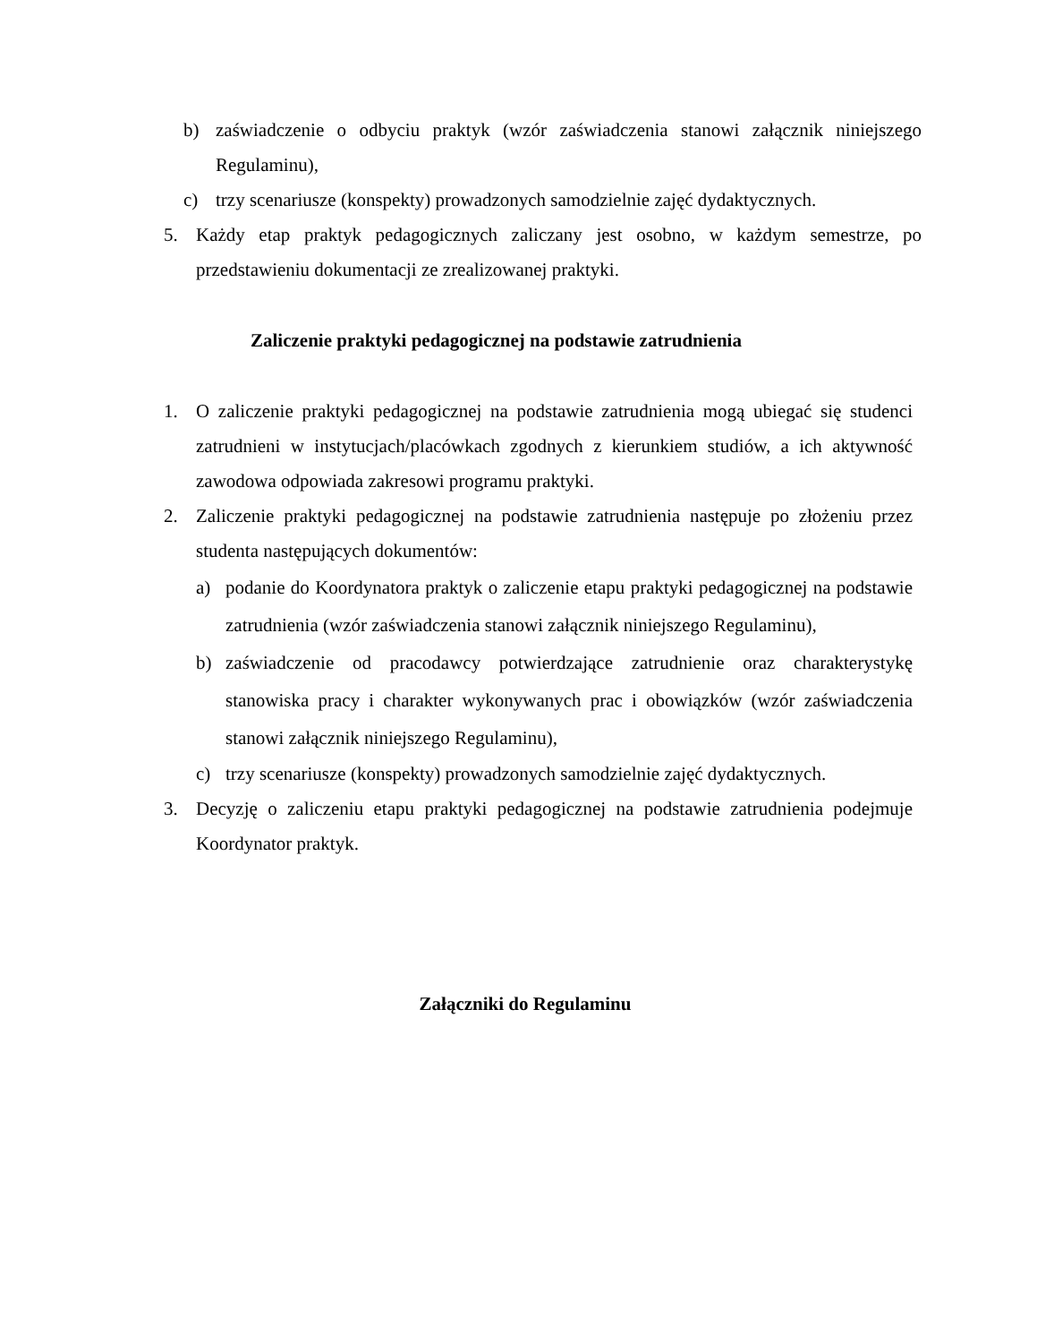b) zaświadczenie o odbyciu praktyk (wzór zaświadczenia stanowi załącznik niniejszego Regulaminu),
c) trzy scenariusze (konspekty) prowadzonych samodzielnie zajęć dydaktycznych.
5. Każdy etap praktyk pedagogicznych zaliczany jest osobno, w każdym semestrze, po przedstawieniu dokumentacji ze zrealizowanej praktyki.
Zaliczenie praktyki pedagogicznej na podstawie zatrudnienia
1. O zaliczenie praktyki pedagogicznej na podstawie zatrudnienia mogą ubiegać się studenci zatrudnieni w instytucjach/placówkach zgodnych z kierunkiem studiów, a ich aktywność zawodowa odpowiada zakresowi programu praktyki.
2. Zaliczenie praktyki pedagogicznej na podstawie zatrudnienia następuje po złożeniu przez studenta następujących dokumentów:
a) podanie do Koordynatora praktyk o zaliczenie etapu praktyki pedagogicznej na podstawie zatrudnienia (wzór zaświadczenia stanowi załącznik niniejszego Regulaminu),
b) zaświadczenie od pracodawcy potwierdzające zatrudnienie oraz charakterystykę stanowiska pracy i charakter wykonywanych prac i obowiązków (wzór zaświadczenia stanowi załącznik niniejszego Regulaminu),
c) trzy scenariusze (konspekty) prowadzonych samodzielnie zajęć dydaktycznych.
3. Decyzję o zaliczeniu etapu praktyki pedagogicznej na podstawie zatrudnienia podejmuje Koordynator praktyk.
Załączniki do Regulaminu